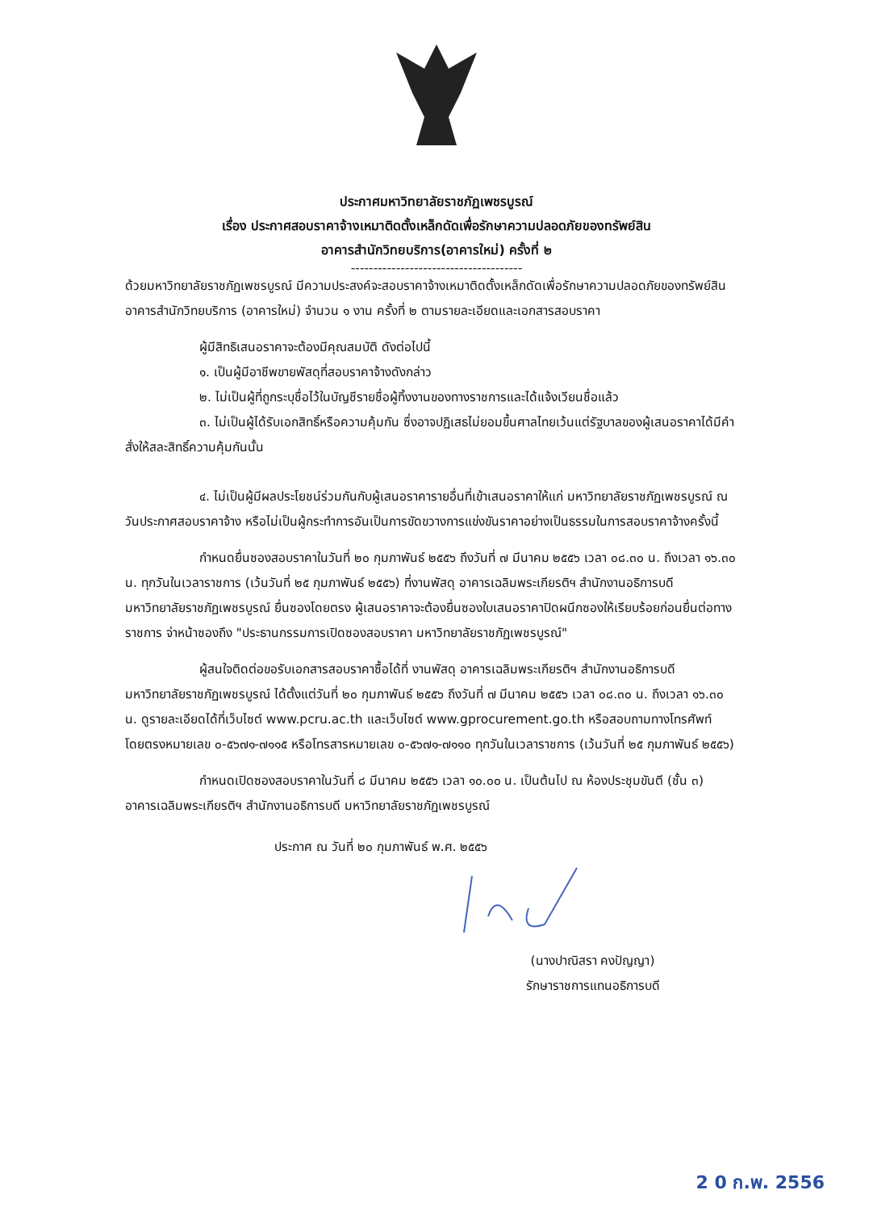ประกาศมหาวิทยาลัยราชภัฏเพชรบูรณ์
เรื่อง ประกาศสอบราคาจ้างเหมาติดตั้งเหล็กดัดเพื่อรักษาความปลอดภัยของทรัพย์สิน
อาคารสำนักวิทยบริการ(อาคารใหม่) ครั้งที่ ๒
--------------------------------------
ด้วยมหาวิทยาลัยราชภัฏเพชรบูรณ์ มีความประสงค์จะสอบราคาจ้างเหมาติดตั้งเหล็กดัดเพื่อรักษาความปลอดภัยของทรัพย์สินอาคารสำนักวิทยบริการ (อาคารใหม่) จำนวน ๑ งาน ครั้งที่ ๒ ตามรายละเอียดและเอกสารสอบราคา
ผู้มีสิทธิเสนอราคาจะต้องมีคุณสมบัติ ดังต่อไปนี้
๑. เป็นผู้มีอาชีพขายพัสดุที่สอบราคาจ้างดังกล่าว
๒. ไม่เป็นผู้ที่ถูกระบุชื่อไว้ในบัญชีรายชื่อผู้ทิ้งงานของทางราชการและได้แจ้งเวียนชื่อแล้ว
๓. ไม่เป็นผู้ได้รับเอกสิทธิ์หรือความคุ้มกัน ซึ่งอาจปฏิเสธไม่ยอมขึ้นศาลไทยเว้นแต่รัฐบาลของผู้เสนอราคาได้มีคำสั่งให้สละสิทธิ์ความคุ้มกันนั้น
๔. ไม่เป็นผู้มีผลประโยชน์ร่วมกันกับผู้เสนอราคารายอื่นที่เข้าเสนอราคาให้แก่ มหาวิทยาลัยราชภัฏเพชรบูรณ์ ณ วันประกาศสอบราคาจ้าง หรือไม่เป็นผู้กระทำการอันเป็นการขัดขวางการแข่งขันราคาอย่างเป็นธรรมในการสอบราคาจ้างครั้งนี้
กำหนดยื่นซองสอบราคาในวันที่ ๒๐ กุมภาพันธ์ ๒๕๕๖ ถึงวันที่ ๗ มีนาคม ๒๕๕๖ เวลา ๐๘.๓๐ น. ถึงเวลา ๑๖.๓๐ น. ทุกวันในเวลาราชการ (เว้นวันที่ ๒๕ กุมภาพันธ์ ๒๕๕๖) ที่งานพัสดุ อาคารเฉลิมพระเกียรติฯ สำนักงานอธิการบดี มหาวิทยาลัยราชภัฏเพชรบูรณ์ ยื่นซองโดยตรง ผู้เสนอราคาจะต้องยื่นซองใบเสนอราคาปิดผนึกซองให้เรียบร้อยก่อนยื่นต่อทางราชการ จ่าหน้าซองถึง "ประธานกรรมการเปิดซองสอบราคา มหาวิทยาลัยราชภัฏเพชรบูรณ์"
ผู้สนใจติดต่อขอรับเอกสารสอบราคาซื้อได้ที่ งานพัสดุ อาคารเฉลิมพระเกียรติฯ สำนักงานอธิการบดี มหาวิทยาลัยราชภัฏเพชรบูรณ์ ได้ตั้งแต่วันที่ ๒๐ กุมภาพันธ์ ๒๕๕๖ ถึงวันที่ ๗ มีนาคม ๒๕๕๖ เวลา ๐๘.๓๐ น. ถึงเวลา ๑๖.๓๐ น. ดูรายละเอียดได้ที่เว็บไซต์ www.pcru.ac.th และเว็บไซต์ www.gprocurement.go.th หรือสอบถามทางโทรศัพท์โดยตรงหมายเลข ๐-๕๖๗๑-๗๑๑๕ หรือโทรสารหมายเลข ๐-๕๖๗๑-๗๑๑๐ ทุกวันในเวลาราชการ (เว้นวันที่ ๒๕ กุมภาพันธ์ ๒๕๕๖)
กำหนดเปิดซองสอบราคาในวันที่ ๘ มีนาคม ๒๕๕๖ เวลา ๑๐.๐๐ น. เป็นต้นไป ณ ห้องประชุมขันตี (ชั้น ๓) อาคารเฉลิมพระเกียรติฯ สำนักงานอธิการบดี มหาวิทยาลัยราชภัฏเพชรบูรณ์
ประกาศ ณ วันที่ ๒๐ กุมภาพันธ์ พ.ศ. ๒๕๕๖
(นางปาณิสรา คงปัญญา)
รักษาราชการแทนอธิการบดี
2 0 ก.พ. 2556